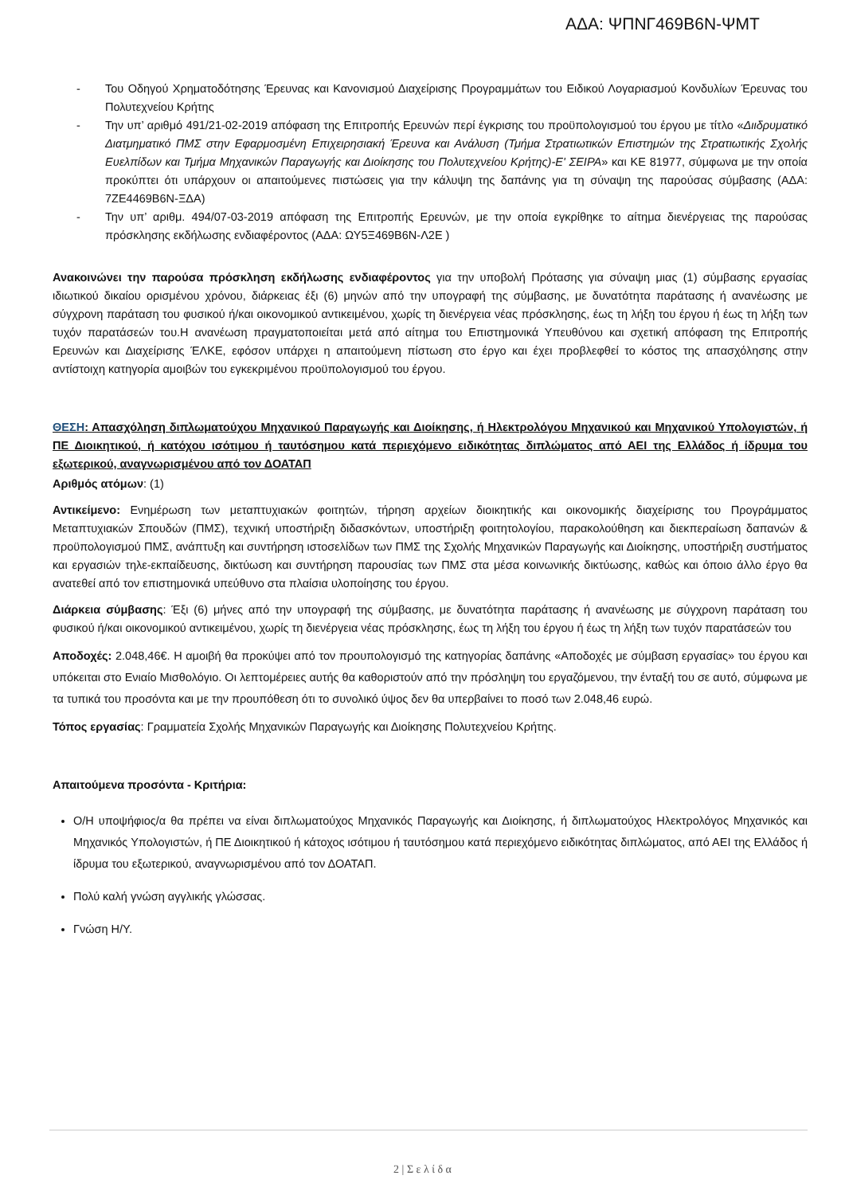ΑΔΑ: ΨΠΝΓ469Β6Ν-ΨΜΤ
- Του Οδηγού Χρηματοδότησης Έρευνας και Κανονισμού Διαχείρισης Προγραμμάτων του Ειδικού Λογαριασμού Κονδυλίων Έρευνας του Πολυτεχνείου Κρήτης
- Την υπ’ αριθμό 491/21-02-2019 απόφαση της Επιτροπής Ερευνών περί έγκρισης του προϋπολογισμού του έργου με τίτλο «Διιδρυματικό Διατμηματικό ΠΜΣ στην Εφαρμοσμένη Επιχειρησιακή Έρευνα και Ανάλυση (Τμήμα Στρατιωτικών Επιστημών της Στρατιωτικής Σχολής Ευελπίδων και Τμήμα Μηχανικών Παραγωγής και Διοίκησης του Πολυτεχνείου Κρήτης)-Ε' ΣΕΙΡΑ» και ΚΕ 81977, σύμφωνα με την οποία προκύπτει ότι υπάρχουν οι απαιτούμενες πιστώσεις για την κάλυψη της δαπάνης για τη σύναψη της παρούσας σύμβασης (ΑΔΑ: 7ΖΕ4469Β6Ν-ΞΔΑ)
- Την υπ’ αριθμ. 494/07-03-2019 απόφαση της Επιτροπής Ερευνών, με την οποία εγκρίθηκε το αίτημα διενέργειας της παρούσας πρόσκλησης εκδήλωσης ενδιαφέροντος (ΑΔΑ: ΩΥ5Ξ469Β6Ν-Λ2Ε )
Ανακοινώνει την παρούσα πρόσκληση εκδήλωσης ενδιαφέροντος για την υποβολή Πρότασης για σύναψη μιας (1) σύμβασης εργασίας ιδιωτικού δικαίου ορισμένου χρόνου, διάρκειας έξι (6) μηνών από την υπογραφή της σύμβασης, με δυνατότητα παράτασης ή ανανέωσης με σύγχρονη παράταση του φυσικού ή/και οικονομικού αντικειμένου, χωρίς τη διενέργεια νέας πρόσκλησης, έως τη λήξη του έργου ή έως τη λήξη των τυχόν παρατάσεών του.Η ανανέωση πραγματοποιείται μετά από αίτημα του Επιστημονικά Υπευθύνου και σχετική απόφαση της Επιτροπής Ερευνών και Διαχείρισης ΈΛΚΕ, εφόσον υπάρχει η απαιτούμενη πίστωση στο έργο και έχει προβλεφθεί το κόστος της απασχόλησης στην αντίστοιχη κατηγορία αμοιβών του εγκεκριμένου προϋπολογισμού του έργου.
ΘΕΣΗ: Απασχόληση διπλωματούχου Μηχανικού Παραγωγής και Διοίκησης, ή Ηλεκτρολόγου Μηχανικού και Μηχανικού Υπολογιστών, ή ΠΕ Διοικητικού, ή κατόχου ισότιμου ή ταυτόσημου κατά περιεχόμενο ειδικότητας διπλώματος από ΑΕΙ της Ελλάδος ή ίδρυμα του εξωτερικού, αναγνωρισμένου από τον ΔΟΑΤΑΠ
Αριθμός ατόμων: (1)
Αντικείμενο: Ενημέρωση των μεταπτυχιακών φοιτητών, τήρηση αρχείων διοικητικής και οικονομικής διαχείρισης του Προγράμματος Μεταπτυχιακών Σπουδών (ΠΜΣ), τεχνική υποστήριξη διδασκόντων, υποστήριξη φοιτητολογίου, παρακολούθηση και διεκπεραίωση δαπανών & προϋπολογισμού ΠΜΣ, ανάπτυξη και συντήρηση ιστοσελίδων των ΠΜΣ της Σχολής Μηχανικών Παραγωγής και Διοίκησης, υποστήριξη συστήματος και εργασιών τηλε-εκπαίδευσης, δικτύωση και συντήρηση παρουσίας των ΠΜΣ στα μέσα κοινωνικής δικτύωσης, καθώς και όποιο άλλο έργο θα ανατεθεί από τον επιστημονικά υπεύθυνο στα πλαίσια υλοποίησης του έργου.
Διάρκεια σύμβασης: Έξι (6) μήνες από την υπογραφή της σύμβασης, με δυνατότητα παράτασης ή ανανέωσης με σύγχρονη παράταση του φυσικού ή/και οικονομικού αντικειμένου, χωρίς τη διενέργεια νέας πρόσκλησης, έως τη λήξη του έργου ή έως τη λήξη των τυχόν παρατάσεών του
Αποδοχές: 2.048,46€. Η αμοιβή θα προκύψει από τον προυπολογισμό της κατηγορίας δαπάνης «Αποδοχές με σύμβαση εργασίας» του έργου και υπόκειται στο Ενιαίο Μισθολόγιο. Οι λεπτομέρειες αυτής θα καθοριστούν από την πρόσληψη του εργαζόμενου, την ένταξή του σε αυτό, σύμφωνα με τα τυπικά του προσόντα και με την προυπόθεση ότι το συνολικό ύψος δεν θα υπερβαίνει το ποσό των 2.048,46 ευρώ.
Τόπος εργασίας: Γραμματεία Σχολής Μηχανικών Παραγωγής και Διοίκησης Πολυτεχνείου Κρήτης.
Απαιτούμενα προσόντα - Κριτήρια:
Ο/Η υποψήφιος/α θα πρέπει να είναι διπλωματούχος Μηχανικός Παραγωγής και Διοίκησης, ή διπλωματούχος Ηλεκτρολόγος Μηχανικός και Μηχανικός Υπολογιστών, ή ΠΕ Διοικητικού ή κάτοχος ισότιμου ή ταυτόσημου κατά περιεχόμενο ειδικότητας διπλώματος, από ΑΕΙ της Ελλάδος ή ίδρυμα του εξωτερικού, αναγνωρισμένου από τον ΔΟΑΤΑΠ.
Πολύ καλή γνώση αγγλικής γλώσσας.
Γνώση Η/Υ.
2 | Σ ε λ ί δ α